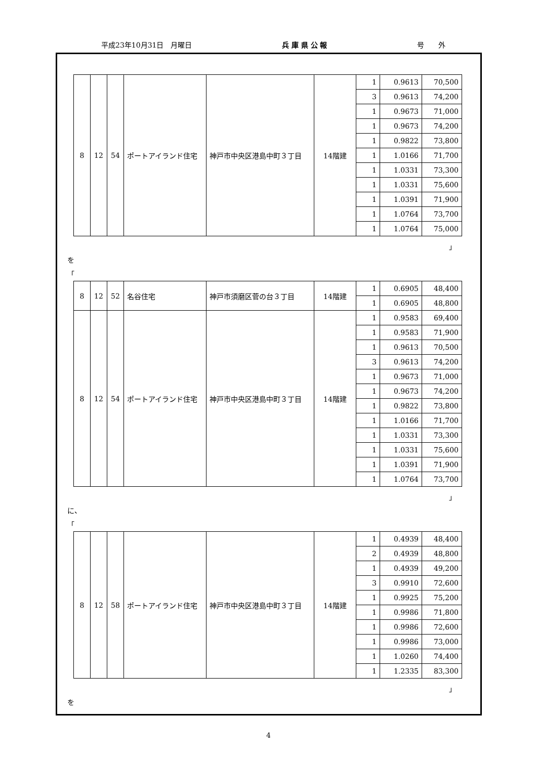平成23年10月31日　月曜日 兵 庫 県 公 報 号　　外
| 8 | 12 | 54 | ポートアイランド住宅 | 神戸市中央区港島中町３丁目 | 14階建 | 1 | 0.9613 | 70,500 |
| | | | | | | 3 | 0.9613 | 74,200 |
| | | | | | | 1 | 0.9673 | 71,000 |
| | | | | | | 1 | 0.9673 | 74,200 |
| | | | | | | 1 | 0.9822 | 73,800 |
| | | | | | | 1 | 1.0166 | 71,700 |
| | | | | | | 1 | 1.0331 | 73,300 |
| | | | | | | 1 | 1.0331 | 75,600 |
| | | | | | | 1 | 1.0391 | 71,900 |
| | | | | | | 1 | 1.0764 | 73,700 |
| | | | | | | 1 | 1.0764 | 75,000 |
」
を
「
| 8 | 12 | 52 | 名谷住宅 | 神戸市須磨区菅の台３丁目 | 14階建 | 1 | 0.6905 | 48,400 |
| | | | | | | 1 | 0.6905 | 48,800 |
| 8 | 12 | 54 | ポートアイランド住宅 | 神戸市中央区港島中町３丁目 | 14階建 | 1 | 0.9583 | 69,400 |
| | | | | | | 1 | 0.9583 | 71,900 |
| | | | | | | 1 | 0.9613 | 70,500 |
| | | | | | | 3 | 0.9613 | 74,200 |
| | | | | | | 1 | 0.9673 | 71,000 |
| | | | | | | 1 | 0.9673 | 74,200 |
| | | | | | | 1 | 0.9822 | 73,800 |
| | | | | | | 1 | 1.0166 | 71,700 |
| | | | | | | 1 | 1.0331 | 73,300 |
| | | | | | | 1 | 1.0331 | 75,600 |
| | | | | | | 1 | 1.0391 | 71,900 |
| | | | | | | 1 | 1.0764 | 73,700 |
」
に、
「
| 8 | 12 | 58 | ポートアイランド住宅 | 神戸市中央区港島中町３丁目 | 14階建 | 1 | 0.4939 | 48,400 |
| | | | | | | 2 | 0.4939 | 48,800 |
| | | | | | | 1 | 0.4939 | 49,200 |
| | | | | | | 3 | 0.9910 | 72,600 |
| | | | | | | 1 | 0.9925 | 75,200 |
| | | | | | | 1 | 0.9986 | 71,800 |
| | | | | | | 1 | 0.9986 | 72,600 |
| | | | | | | 1 | 0.9986 | 73,000 |
| | | | | | | 1 | 1.0260 | 74,400 |
| | | | | | | 1 | 1.2335 | 83,300 |
」
を
4